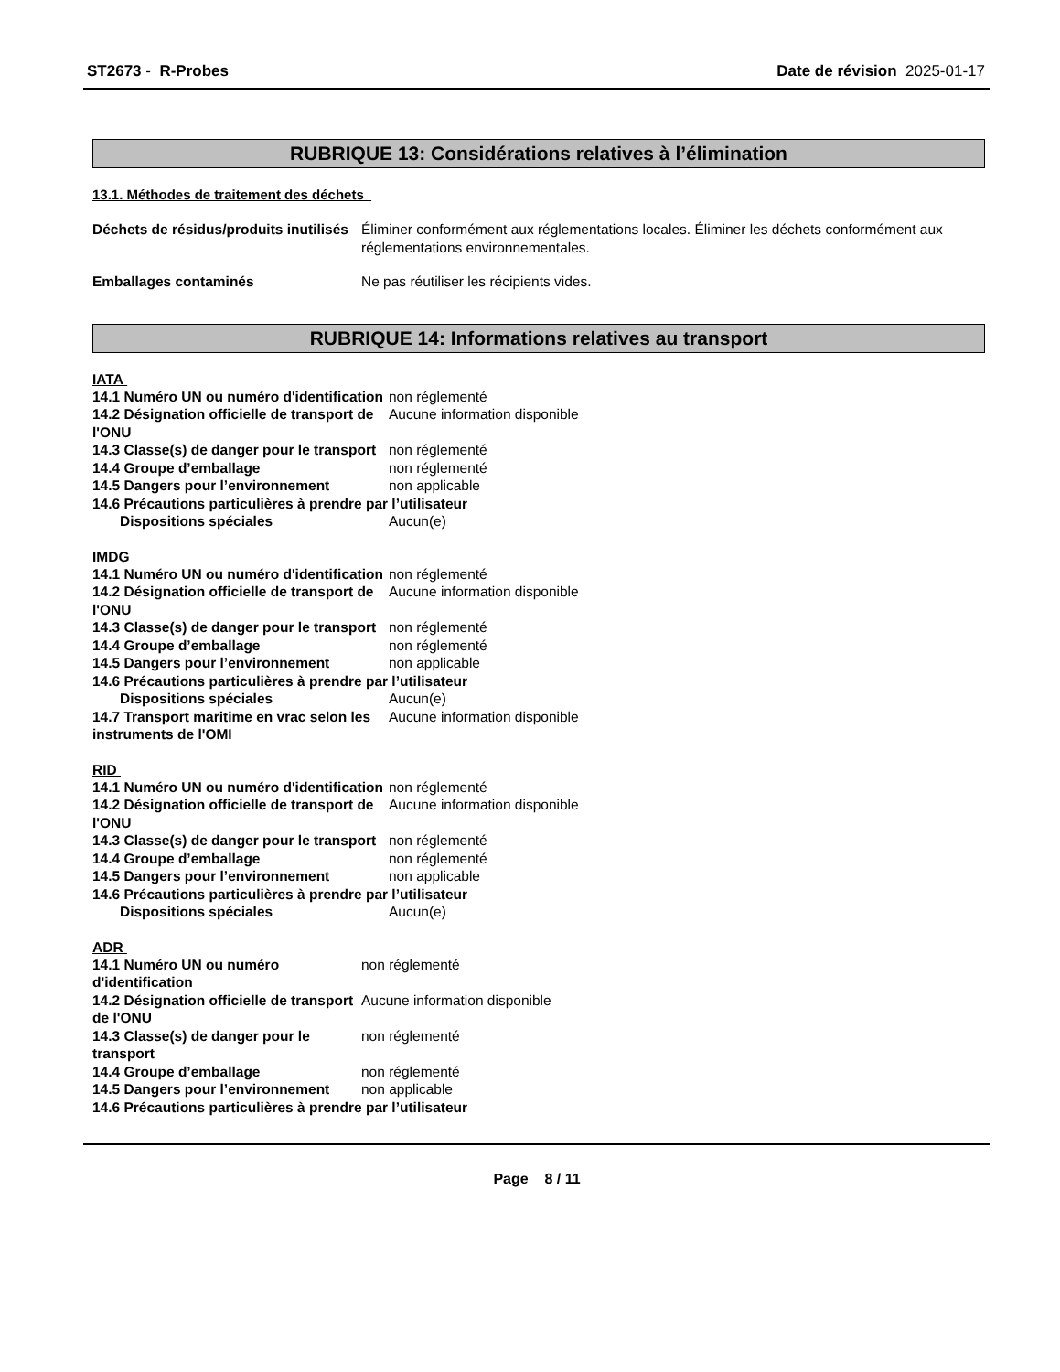ST2673 - R-Probes Date de révision 2025-01-17
RUBRIQUE 13: Considérations relatives à l’élimination
13.1. Méthodes de traitement des déchets
| Déchets de résidus/produits inutilisés | Éliminer conformément aux réglementations locales. Éliminer les déchets conformément aux réglementations environnementales. |
| Emballages contaminés | Ne pas réutiliser les récipients vides. |
RUBRIQUE 14: Informations relatives au transport
IATA
| 14.1 Numéro UN ou numéro d'identification | non réglementé |
| 14.2 Désignation officielle de transport de l'ONU | Aucune information disponible |
| 14.3 Classe(s) de danger pour le transport | non réglementé |
| 14.4 Groupe d’emballage | non réglementé |
| 14.5 Dangers pour l’environnement | non applicable |
| 14.6 Précautions particulières à prendre par l’utilisateur | |
| Dispositions spéciales | Aucun(e) |
IMDG
| 14.1 Numéro UN ou numéro d'identification | non réglementé |
| 14.2 Désignation officielle de transport de l'ONU | Aucune information disponible |
| 14.3 Classe(s) de danger pour le transport | non réglementé |
| 14.4 Groupe d’emballage | non réglementé |
| 14.5 Dangers pour l’environnement | non applicable |
| 14.6 Précautions particulières à prendre par l’utilisateur | |
| Dispositions spéciales | Aucun(e) |
| 14.7 Transport maritime en vrac selon les instruments de l'OMI | Aucune information disponible |
RID
| 14.1 Numéro UN ou numéro d'identification | non réglementé |
| 14.2 Désignation officielle de transport de l'ONU | Aucune information disponible |
| 14.3 Classe(s) de danger pour le transport | non réglementé |
| 14.4 Groupe d’emballage | non réglementé |
| 14.5 Dangers pour l’environnement | non applicable |
| 14.6 Précautions particulières à prendre par l’utilisateur | |
| Dispositions spéciales | Aucun(e) |
ADR
| 14.1 Numéro UN ou numéro d'identification | non réglementé |
| 14.2 Désignation officielle de transport de l'ONU | Aucune information disponible |
| 14.3 Classe(s) de danger pour le transport | non réglementé |
| 14.4 Groupe d’emballage | non réglementé |
| 14.5 Dangers pour l’environnement | non applicable |
| 14.6 Précautions particulières à prendre par l’utilisateur | |
Page 8 / 11